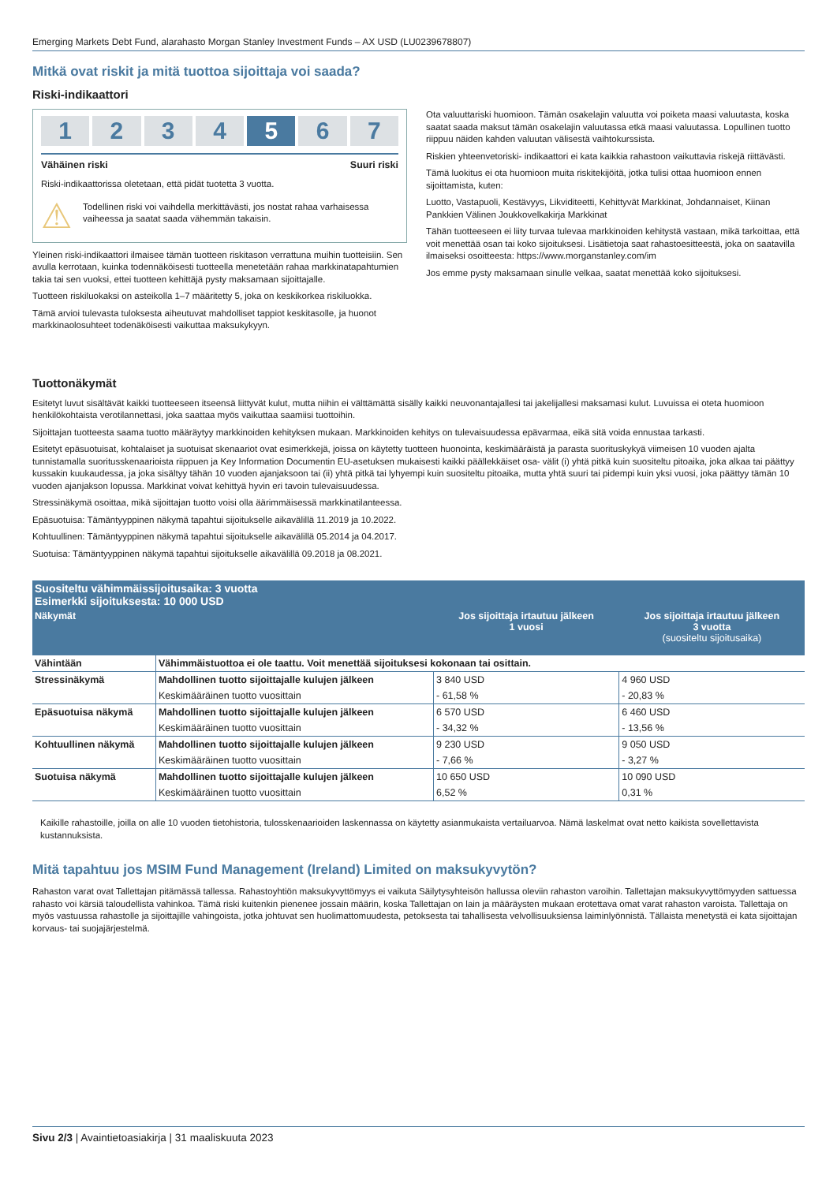Emerging Markets Debt Fund, alarahasto Morgan Stanley Investment Funds – AX USD (LU0239678807)
Mitkä ovat riskit ja mitä tuottoa sijoittaja voi saada?
Riski-indikaattori
1 2 3 4 5 6 7
Vähäinen riski Suuri riski
Riski-indikaattorissa oletetaan, että pidät tuotetta 3 vuotta.
⚠
Todellinen riski voi vaihdella merkittävästi, jos nostat rahaa varhaisessa vaiheessa ja saatat saada vähemmän takaisin.
Yleinen riski-indikaattori ilmaisee tämän tuotteen riskitason verrattuna muihin tuotteisiin. Sen avulla kerrotaan, kuinka todennäköisesti tuotteella menetetään rahaa markkinatapahtumien takia tai sen vuoksi, ettei tuotteen kehittäjä pysty maksamaan sijoittajalle.
Tuotteen riskiluokaksi on asteikolla 1–7 määritetty 5, joka on keskikorkea riskiluokka.
Tämä arvioi tulevasta tuloksesta aiheutuvat mahdolliset tappiot keskitasolle, ja huonot markkinaolosuhteet todenäköisesti vaikuttaa maksukykyyn.
Ota valuuttariski huomioon. Tämän osakelajin valuutta voi poiketa maasi valuutasta, koska saatat saada maksut tämän osakelajin valuutassa etkä maasi valuutassa. Lopullinen tuotto riippuu näiden kahden valuutan välisestä vaihtokurssista.
Riskien yhteenvetoriski- indikaattori ei kata kaikkia rahastoon vaikuttavia riskejä riittävästi.
Tämä luokitus ei ota huomioon muita riskitekijöitä, jotka tulisi ottaa huomioon ennen sijoittamista, kuten:
Luotto, Vastapuoli, Kestävyys, Likviditeetti, Kehittyvät Markkinat, Johdannaiset, Kiinan Pankkien Välinen Joukkovelkakirja Markkinat
Tähän tuotteeseen ei liity turvaa tulevaa markkinoiden kehitystä vastaan, mikä tarkoittaa, että voit menettää osan tai koko sijoituksesi. Lisätietoja saat rahastoesitteestä, joka on saatavilla ilmaiseksi osoitteesta: https://www.morganstanley.com/im
Jos emme pysty maksamaan sinulle velkaa, saatat menettää koko sijoituksesi.
Tuottonäkymät
Esitetyt luvut sisältävät kaikki tuotteeseen itseensä liittyvät kulut, mutta niihin ei välttämättä sisälly kaikki neuvonantajallesi tai jakelijallesi maksamasi kulut. Luvuissa ei oteta huomioon henkilökohtaista verotilannettasi, joka saattaa myös vaikuttaa saamiisi tuottoihin.
Sijoittajan tuotteesta saama tuotto määräytyy markkinoiden kehityksen mukaan. Markkinoiden kehitys on tulevaisuudessa epävarmaa, eikä sitä voida ennustaa tarkasti.
Esitetyt epäsuotuisat, kohtalaiset ja suotuisat skenaariot ovat esimerkkejä, joissa on käytetty tuotteen huonointa, keskimääräistä ja parasta suorituskykyä viimeisen 10 vuoden ajalta tunnistamalla suoritusskenaarioista riippuen ja Key Information Documentin EU-asetuksen mukaisesti kaikki päällekkäiset osa- välit (i) yhtä pitkä kuin suositeltu pitoaika, joka alkaa tai päättyy kussakin kuukaudessa, ja joka sisältyy tähän 10 vuoden ajanjaksoon tai (ii) yhtä pitkä tai lyhyempi kuin suositeltu pitoaika, mutta yhtä suuri tai pidempi kuin yksi vuosi, joka päättyy tämän 10 vuoden ajanjakson lopussa. Markkinat voivat kehittyä hyvin eri tavoin tulevaisuudessa.
Stressinäkymä osoittaa, mikä sijoittajan tuotto voisi olla äärimmäisessä markkinatilanteessa.
Epäsuotuisa: Tämäntyyppinen näkymä tapahtui sijoitukselle aikavälillä 11.2019 ja 10.2022.
Kohtuullinen: Tämäntyyppinen näkymä tapahtui sijoitukselle aikavälillä 05.2014 ja 04.2017.
Suotuisa: Tämäntyyppinen näkymä tapahtui sijoitukselle aikavälillä 09.2018 ja 08.2021.
| Suositeltu vähimmäissijoitusaika: 3 vuotta Esimerkki sijoituksesta: 10 000 USD | | | |
| Näkymät | | Jos sijoittaja irtautuu jälkeen 1 vuosi | Jos sijoittaja irtautuu jälkeen 3 vuotta (suositeltu sijoitusaika) |
| Vähintään | Vähimmäistuottoa ei ole taattu. Voit menettää sijoituksesi kokonaan tai osittain. | | |
| Stressinäkymä | Mahdollinen tuotto sijoittajalle kulujen jälkeen | 3 840 USD | 4 960 USD |
| | Keskimääräinen tuotto vuosittain | - 61,58 % | - 20,83 % |
| Epäsuotuisa näkymä | Mahdollinen tuotto sijoittajalle kulujen jälkeen | 6 570 USD | 6 460 USD |
| | Keskimääräinen tuotto vuosittain | - 34,32 % | - 13,56 % |
| Kohtuullinen näkymä | Mahdollinen tuotto sijoittajalle kulujen jälkeen | 9 230 USD | 9 050 USD |
| | Keskimääräinen tuotto vuosittain | - 7,66 % | - 3,27 % |
| Suotuisa näkymä | Mahdollinen tuotto sijoittajalle kulujen jälkeen | 10 650 USD | 10 090 USD |
| | Keskimääräinen tuotto vuosittain | 6,52 % | 0,31 % |
Kaikille rahastoille, joilla on alle 10 vuoden tietohistoria, tulosskenaarioiden laskennassa on käytetty asianmukaista vertailuarvoa. Nämä laskelmat ovat netto kaikista sovellettavista kustannuksista.
Mitä tapahtuu jos MSIM Fund Management (Ireland) Limited on maksukyvytön?
Rahaston varat ovat Tallettajan pitämässä tallessa. Rahastoyhtiön maksukyvyttömyys ei vaikuta Säilytysyhteisön hallussa oleviin rahaston varoihin. Tallettajan maksukyvyttömyyden sattuessa rahasto voi kärsiä taloudellista vahinkoa. Tämä riski kuitenkin pienenee jossain määrin, koska Tallettajan on lain ja määräysten mukaan erotettava omat varat rahaston varoista. Tallettaja on myös vastuussa rahastolle ja sijoittajille vahingoista, jotka johtuvat sen huolimattomuudesta, petoksesta tai tahallisesta velvollisuuksiensa laiminlyönnistä. Tällaista menetystä ei kata sijoittajan korvaus- tai suojajärjestelmä.
Sivu 2/3 | Avaintietoasiakirja | 31 maaliskuuta 2023